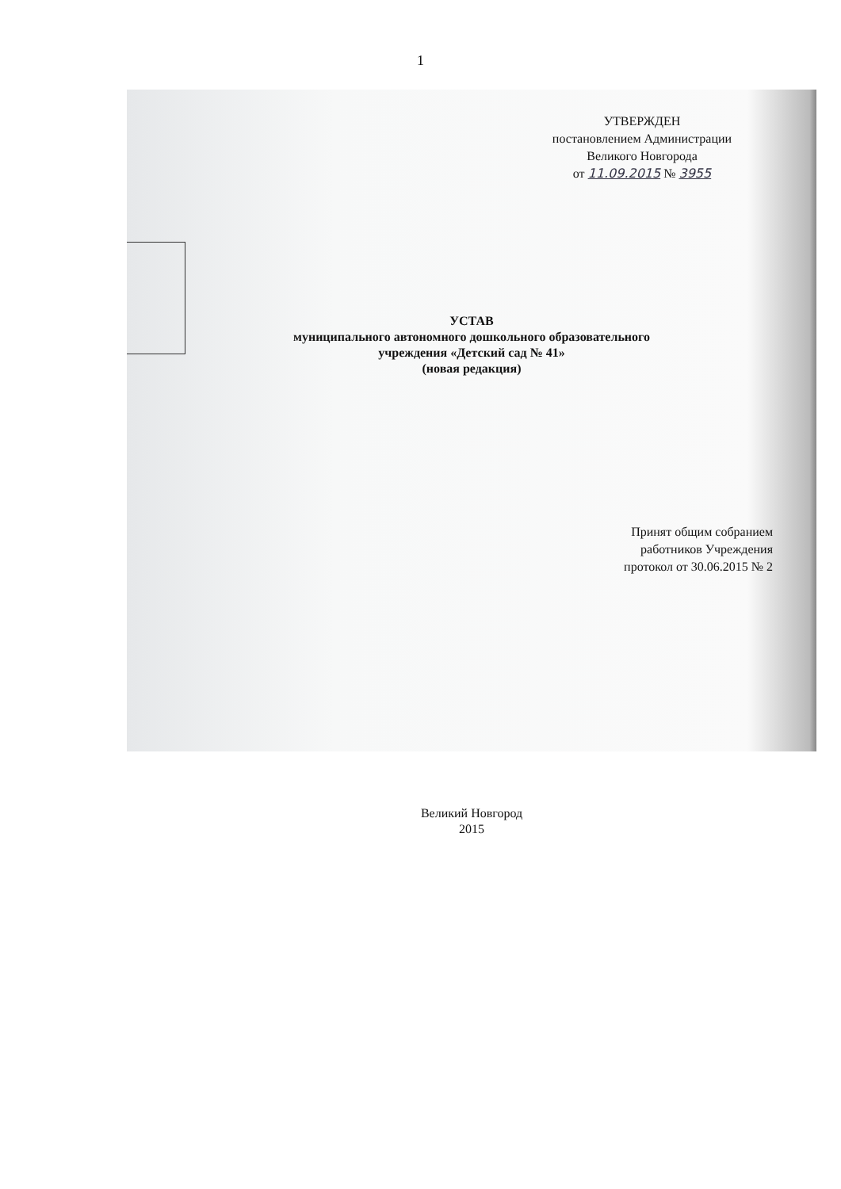1
УТВЕРЖДЕН
постановлением Администрации
Великого Новгорода
от 11.09.2015 № 3955
УСТАВ
муниципального автономного дошкольного образовательного
учреждения «Детский сад № 41»
(новая редакция)
Принят общим собранием
работников Учреждения
протокол от 30.06.2015 № 2
Великий Новгород
2015